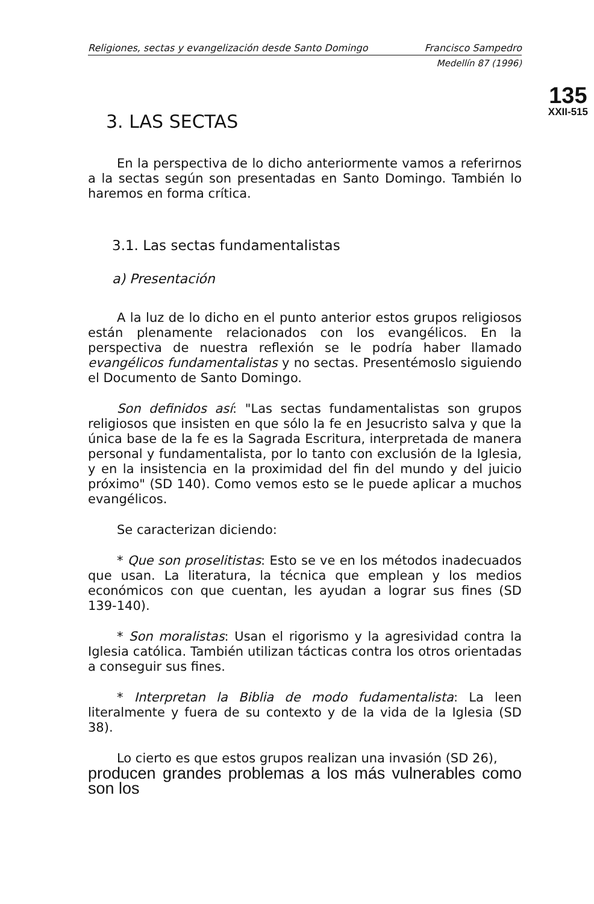135
XXII-515
Religiones, sectas y evangelización desde Santo Domingo Francisco Sampedro
Medellín 87 (1996)
3. LAS SECTAS
En la perspectiva de lo dicho anteriormente vamos a referirnos a la sectas según son presentadas en Santo Domingo. También lo haremos en forma crítica.
3.1. Las sectas fundamentalistas
a) Presentación
A la luz de lo dicho en el punto anterior estos grupos religiosos están plenamente relacionados con los evangélicos. En la perspectiva de nuestra reflexión se le podría haber llamado evangélicos fundamentalistas y no sectas. Presentémoslo siguiendo el Documento de Santo Domingo.
Son definidos así: "Las sectas fundamentalistas son grupos religiosos que insisten en que sólo la fe en Jesucristo salva y que la única base de la fe es la Sagrada Escritura, interpretada de manera personal y fundamentalista, por lo tanto con exclusión de la Iglesia, y en la insistencia en la proximidad del fin del mundo y del juicio próximo" (SD 140). Como vemos esto se le puede aplicar a muchos evangélicos.
Se caracterizan diciendo:
* Que son proselitistas: Esto se ve en los métodos inadecuados que usan. La literatura, la técnica que emplean y los medios económicos con que cuentan, les ayudan a lograr sus fines (SD 139-140).
* Son moralistas: Usan el rigorismo y la agresividad contra la Iglesia católica. También utilizan tácticas contra los otros orientadas a conseguir sus fines.
* Interpretan la Biblia de modo fudamentalista: La leen literalmente y fuera de su contexto y de la vida de la Iglesia (SD 38).
Lo cierto es que estos grupos realizan una invasión (SD 26),
producen grandes problemas a los más vulnerables como son los